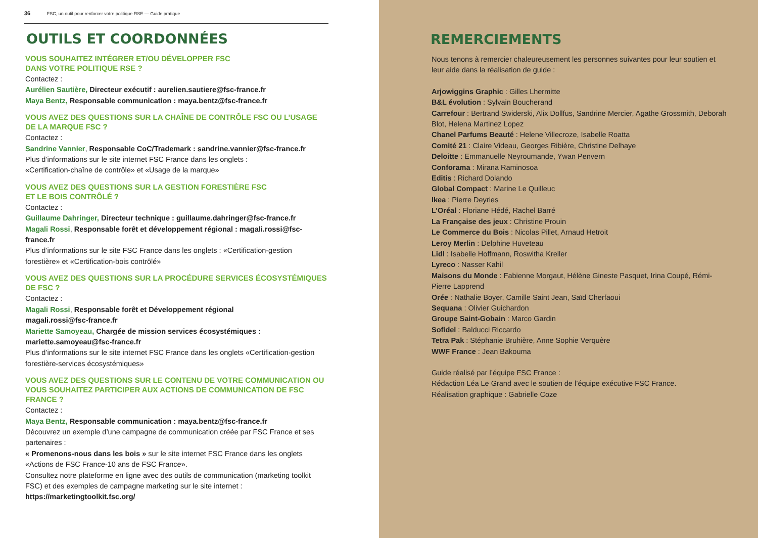36 FSC, un outil pour renforcer votre politique RSE — Guide pratique
OUTILS ET COORDONNÉES
VOUS SOUHAITEZ INTÉGRER ET/OU DÉVELOPPER FSC
DANS VOTRE POLITIQUE RSE ?
Contactez :
Aurélien Sautière, Directeur exécutif : aurelien.sautiere@fsc-france.fr
Maya Bentz, Responsable communication : maya.bentz@fsc-france.fr
VOUS AVEZ DES QUESTIONS SUR LA CHAÎNE DE CONTRÔLE FSC OU L’USAGE DE LA MARQUE FSC ?
Contactez :
Sandrine Vannier, Responsable CoC/Trademark : sandrine.vannier@fsc-france.fr
Plus d’informations sur le site internet FSC France dans les onglets :
«Certification-chaîne de contrôle» et «Usage de la marque»
VOUS AVEZ DES QUESTIONS SUR LA GESTION FORESTIÈRE FSC
ET LE BOIS CONTRÔLÉ ?
Contactez :
Guillaume Dahringer, Directeur technique : guillaume.dahringer@fsc-france.fr
Magali Rossi, Responsable forêt et développement régional : magali.rossi@fsc-france.fr
Plus d’informations sur le site FSC France dans les onglets : «Certification-gestion forestière» et «Certification-bois contrôlé»
VOUS AVEZ DES QUESTIONS SUR LA PROCÉDURE SERVICES ÉCOSYSTÉMIQUES DE FSC ?
Contactez :
Magali Rossi, Responsable forêt et Développement régional
magali.rossi@fsc-france.fr
Mariette Samoyeau, Chargée de mission services écosystémiques :
mariette.samoyeau@fsc-france.fr
Plus d’informations sur le site internet FSC France dans les onglets «Certification-gestion forestière-services écosystémiques»
VOUS AVEZ DES QUESTIONS SUR LE CONTENU DE VOTRE COMMUNICATION OU VOUS SOUHAITEZ PARTICIPER AUX ACTIONS DE COMMUNICATION DE FSC FRANCE ?
Contactez :
Maya Bentz, Responsable communication : maya.bentz@fsc-france.fr
Découvrez un exemple d’une campagne de communication créée par FSC France et ses partenaires :
« Promenons-nous dans les bois » sur le site internet FSC France dans les onglets «Actions de FSC France-10 ans de FSC France».
Consultez notre plateforme en ligne avec des outils de communication (marketing toolkit FSC) et des exemples de campagne marketing sur le site internet :
https://marketingtoolkit.fsc.org/
REMERCIEMENTS
Nous tenons à remercier chaleureusement les personnes suivantes pour leur soutien et leur aide dans la réalisation de guide :
Arjowiggins Graphic : Gilles Lhermitte
B&L évolution : Sylvain Boucherand
Carrefour : Bertrand Swiderski, Alix Dollfus, Sandrine Mercier, Agathe Grossmith, Deborah Blot, Helena Martinez Lopez
Chanel Parfums Beauté : Helene Villecroze, Isabelle Roatta
Comité 21 : Claire Videau, Georges Ribière, Christine Delhaye
Deloitte : Emmanuelle Neyroumande, Ywan Penvern
Conforama : Mirana Raminosoa
Editis : Richard Dolando
Global Compact : Marine Le Quilleuc
Ikea : Pierre Deyries
L’Oréal : Floriane Hédé, Rachel Barré
La Française des jeux : Christine Prouin
Le Commerce du Bois : Nicolas Pillet, Arnaud Hetroit
Leroy Merlin : Delphine Huveteau
Lidl : Isabelle Hoffmann, Roswitha Kreller
Lyreco : Nasser Kahil
Maisons du Monde : Fabienne Morgaut, Hélène Gineste Pasquet, Irina Coupé, Rémi-Pierre Lapprend
Orée : Nathalie Boyer, Camille Saint Jean, Saïd Cherfaoui
Sequana : Olivier Guichardon
Groupe Saint-Gobain : Marco Gardin
Sofidel : Balducci Riccardo
Tetra Pak : Stéphanie Bruhière, Anne Sophie Verquère
WWF France : Jean Bakouma
Guide réalisé par l’équipe FSC France :
Rédaction Léa Le Grand avec le soutien de l’équipe exécutive FSC France.
Réalisation graphique : Gabrielle Coze